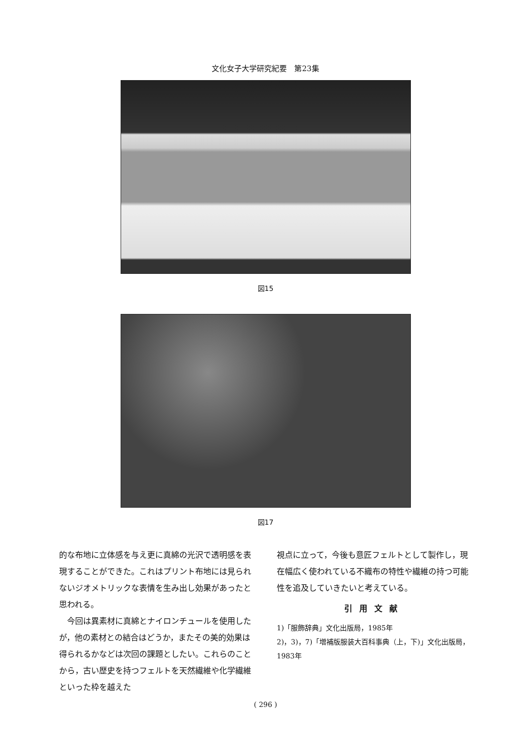文化女子大学研究紀要　第23集
図15
図17
的な布地に立体感を与え更に真綿の光沢で透明感を表現することができた。これはプリント布地には見られないジオメトリックな表情を生み出し効果があったと思われる。
　今回は異素材に真綿とナイロンチュールを使用したが，他の素材との結合はどうか，またその美的効果は得られるかなどは次回の課題としたい。これらのことから，古い歴史を持つフェルトを天然繊維や化学繊維といった枠を越えた
視点に立って，今後も意匠フェルトとして製作し，現在幅広く使われている不織布の特性や繊維の持つ可能性を追及していきたいと考えている。
引用文献
1)「服飾辞典」文化出版局，1985年
2)，3)，7)「増補版服装大百科事典（上，下)」文化出版局，1983年
( 296 )